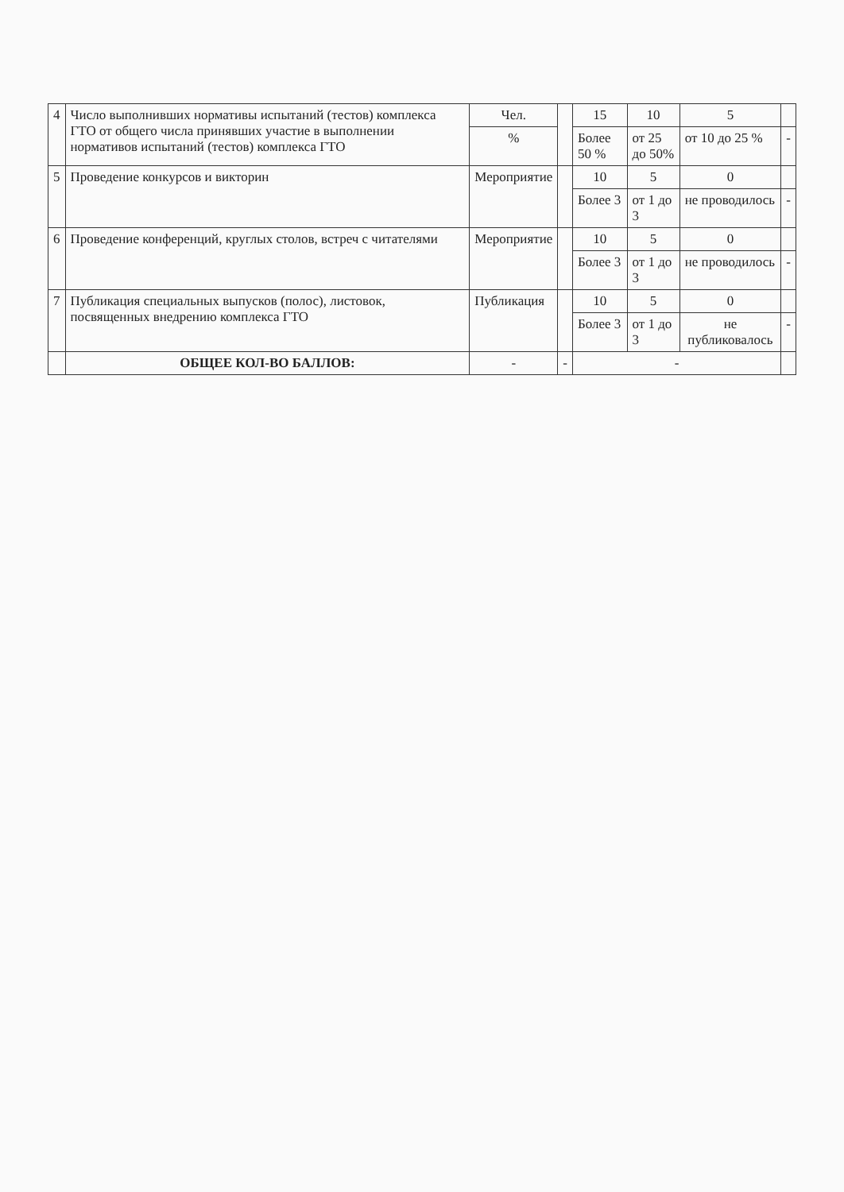| 4 | Число выполнивших нормативы испытаний (тестов) комплекса ГТО от общего числа принявших участие в выполнении нормативов испытаний (тестов) комплекса ГТО | Чел. | | 15 | 10 | 5 | |
| | | % | | Более 50 % | от 25 до 50% | от 10 до 25 % | - |
| 5 | Проведение конкурсов и викторин | Мероприятие | | 10 | 5 | 0 | |
| | | | | Более 3 | от 1 до 3 | не проводилось | - |
| 6 | Проведение конференций, круглых столов, встреч с читателями | Мероприятие | | 10 | 5 | 0 | |
| | | | | Более 3 | от 1 до 3 | не проводилось | - |
| 7 | Публикация специальных выпусков (полос), листовок, посвященных внедрению комплекса ГТО | Публикация | | 10 | 5 | 0 | |
| | | | | Более 3 | от 1 до 3 | не публиковалось | - |
| | ОБЩЕЕ КОЛ-ВО БАЛЛОВ: | - | - | - | | | |